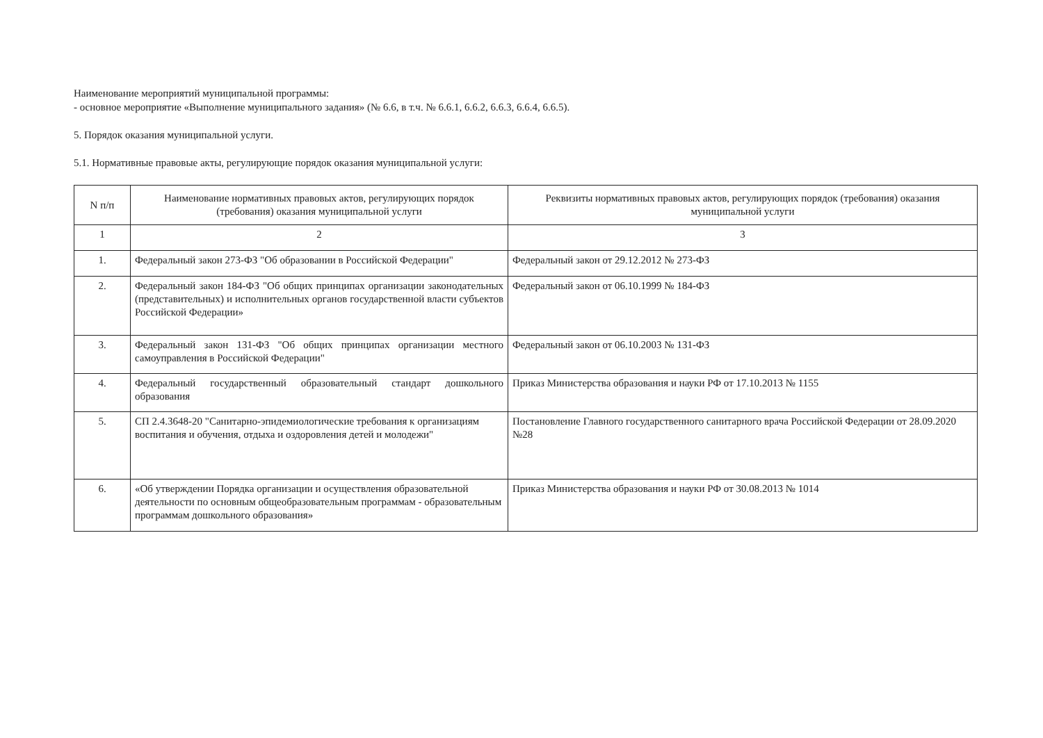Наименование мероприятий муниципальной программы:
- основное мероприятие «Выполнение муниципального задания» (№ 6.6, в т.ч. № 6.6.1, 6.6.2, 6.6.3, 6.6.4, 6.6.5).
5. Порядок оказания муниципальной услуги.
5.1. Нормативные правовые акты, регулирующие порядок оказания муниципальной услуги:
| N п/п | Наименование нормативных правовых актов, регулирующих порядок (требования) оказания муниципальной услуги | Реквизиты нормативных правовых актов, регулирующих порядок (требования) оказания муниципальной услуги |
| --- | --- | --- |
| 1 | 2 | 3 |
| 1. | Федеральный закон 273-ФЗ "Об образовании в Российской Федерации" | Федеральный закон от 29.12.2012 № 273-ФЗ |
| 2. | Федеральный закон 184-ФЗ "Об общих принципах организации законодательных (представительных) и исполнительных органов государственной власти субъектов Российской Федерации» | Федеральный закон от 06.10.1999 № 184-ФЗ |
| 3. | Федеральный закон 131-ФЗ "Об общих принципах организации местного самоуправления в Российской Федерации" | Федеральный закон от 06.10.2003 № 131-ФЗ |
| 4. | Федеральный государственный образовательный стандарт дошкольного образования | Приказ Министерства образования и науки РФ от 17.10.2013 № 1155 |
| 5. | СП 2.4.3648-20 "Санитарно-эпидемиологические требования к организациям воспитания и обучения, отдыха и оздоровления детей и молодежи" | Постановление Главного государственного санитарного врача Российской Федерации от 28.09.2020 №28 |
| 6. | «Об утверждении Порядка организации и осуществления образовательной деятельности по основным общеобразовательным программам - образовательным программам дошкольного образования» | Приказ Министерства образования и науки РФ от 30.08.2013 № 1014 |